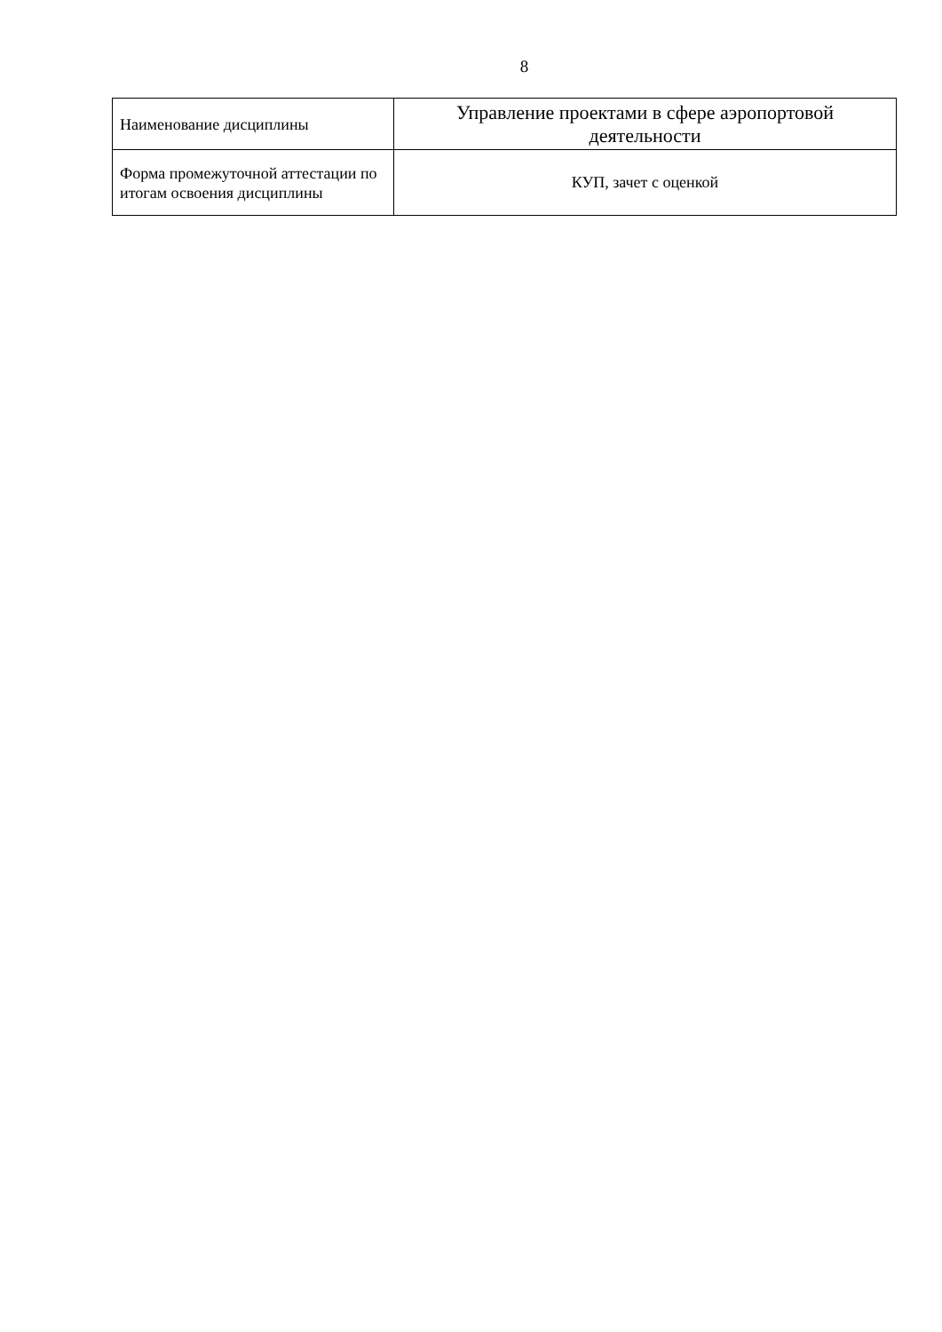8
| Наименование дисциплины | Управление проектами в сфере аэропортовой деятельности |
| Форма промежуточной аттестации по итогам освоения дисциплины | КУП, зачет с оценкой |